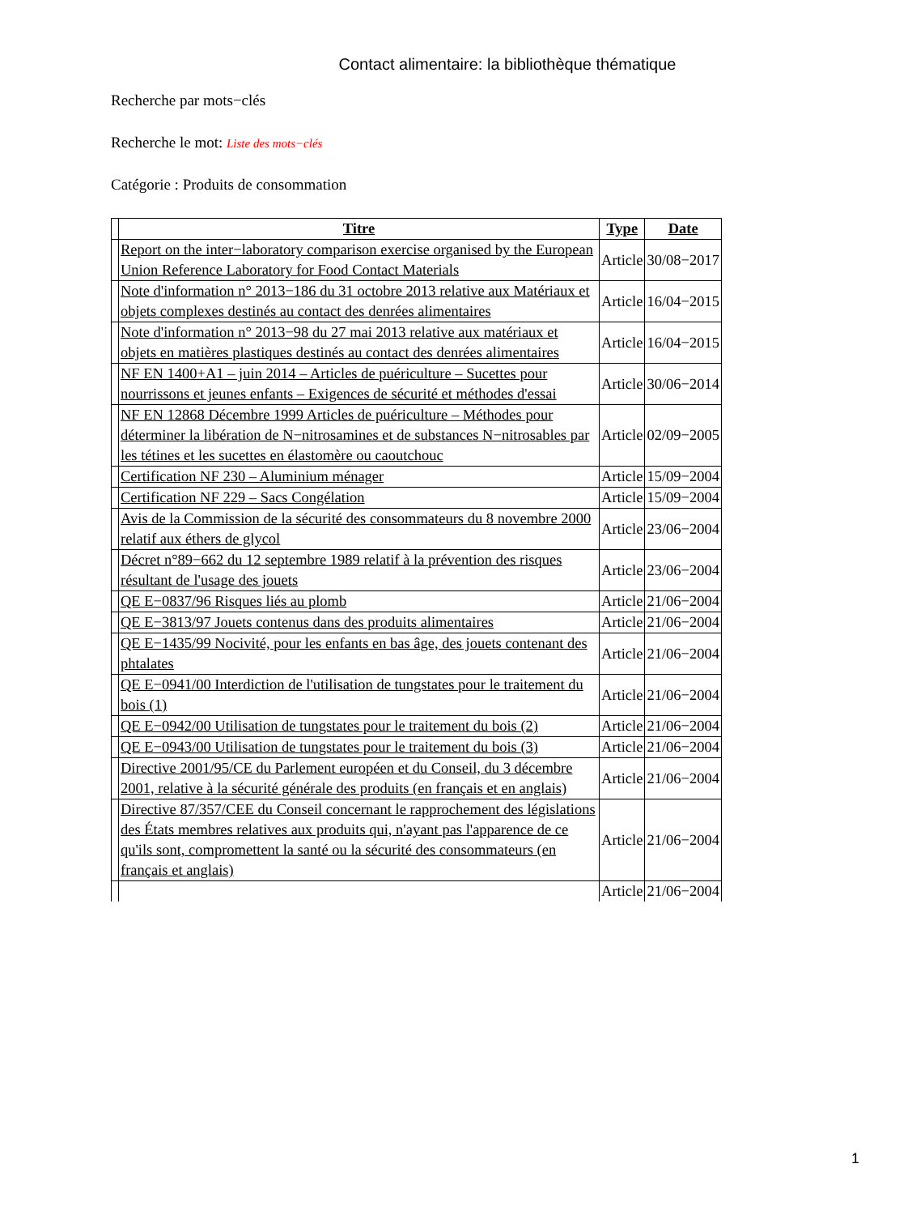Contact alimentaire: la bibliothèque thématique
Recherche par mots−clés
Recherche le mot: Liste des mots−clés
Catégorie : Produits de consommation
| | Titre | Type | Date |
| | Report on the inter−laboratory comparison exercise organised by the European Union Reference Laboratory for Food Contact Materials | Article | 30/08−2017 |
| | Note d'information n° 2013−186 du 31 octobre 2013 relative aux Matériaux et objets complexes destinés au contact des denrées alimentaires | Article | 16/04−2015 |
| | Note d'information n° 2013−98 du 27 mai 2013 relative aux matériaux et objets en matières plastiques destinés au contact des denrées alimentaires | Article | 16/04−2015 |
| | NF EN 1400+A1 – juin 2014 – Articles de puériculture – Sucettes pour nourrissons et jeunes enfants – Exigences de sécurité et méthodes d'essai | Article | 30/06−2014 |
| | NF EN 12868 Décembre 1999 Articles de puériculture – Méthodes pour déterminer la libération de N−nitrosamines et de substances N−nitrosables par les tétines et les sucettes en élastomère ou caoutchouc | Article | 02/09−2005 |
| | Certification NF 230 – Aluminium ménager | Article | 15/09−2004 |
| | Certification NF 229 – Sacs Congélation | Article | 15/09−2004 |
| | Avis de la Commission de la sécurité des consommateurs du 8 novembre 2000 relatif aux éthers de glycol | Article | 23/06−2004 |
| | Décret n°89−662 du 12 septembre 1989 relatif à la prévention des risques résultant de l'usage des jouets | Article | 23/06−2004 |
| | QE E−0837/96 Risques liés au plomb | Article | 21/06−2004 |
| | QE E−3813/97 Jouets contenus dans des produits alimentaires | Article | 21/06−2004 |
| | QE E−1435/99 Nocivité, pour les enfants en bas âge, des jouets contenant des phtalates | Article | 21/06−2004 |
| | QE E−0941/00 Interdiction de l'utilisation de tungstates pour le traitement du bois (1) | Article | 21/06−2004 |
| | QE E−0942/00 Utilisation de tungstates pour le traitement du bois (2) | Article | 21/06−2004 |
| | QE E−0943/00 Utilisation de tungstates pour le traitement du bois (3) | Article | 21/06−2004 |
| | Directive 2001/95/CE du Parlement européen et du Conseil, du 3 décembre 2001, relative à la sécurité générale des produits (en français et en anglais) | Article | 21/06−2004 |
| | Directive 87/357/CEE du Conseil concernant le rapprochement des législations des États membres relatives aux produits qui, n'ayant pas l'apparence de ce qu'ils sont, compromettent la santé ou la sécurité des consommateurs (en français et anglais) | Article | 21/06−2004 |
| | | Article | 21/06−2004 |
1